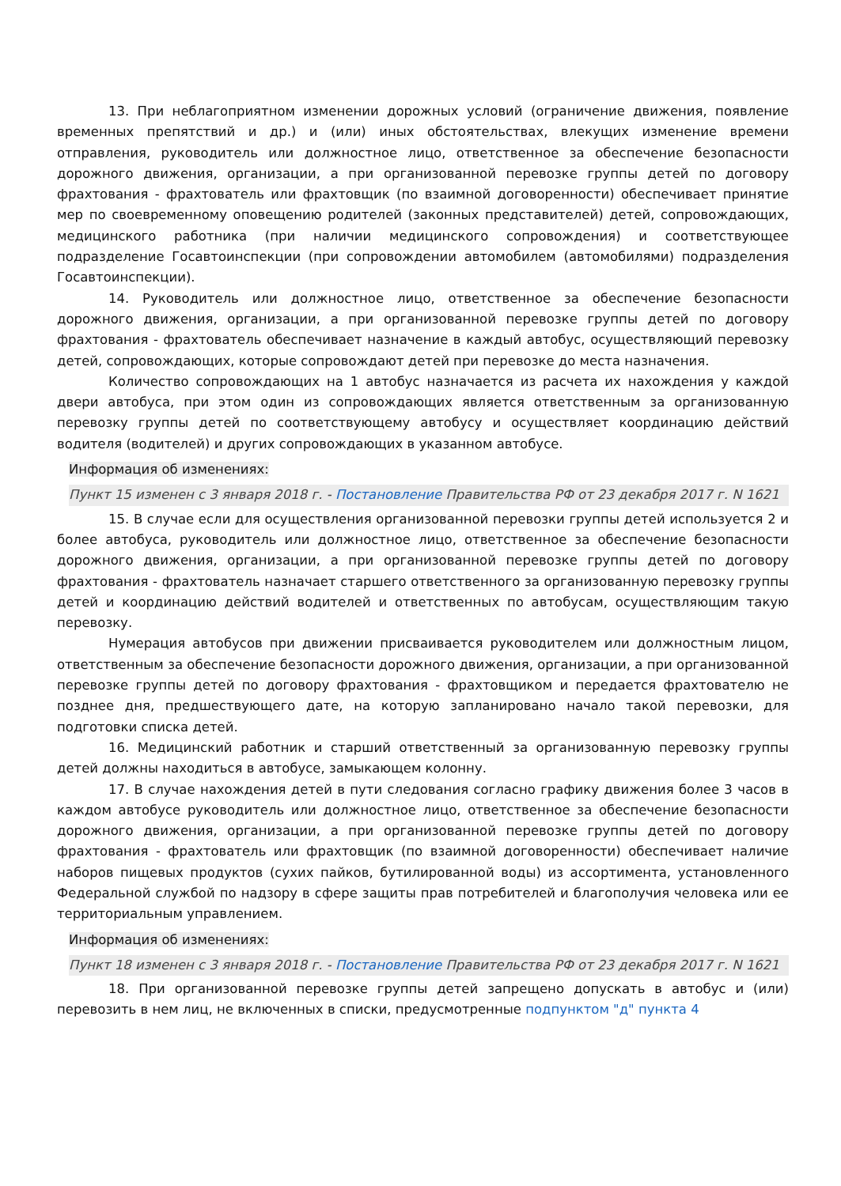13. При неблагоприятном изменении дорожных условий (ограничение движения, появление временных препятствий и др.) и (или) иных обстоятельствах, влекущих изменение времени отправления, руководитель или должностное лицо, ответственное за обеспечение безопасности дорожного движения, организации, а при организованной перевозке группы детей по договору фрахтования - фрахтователь или фрахтовщик (по взаимной договоренности) обеспечивает принятие мер по своевременному оповещению родителей (законных представителей) детей, сопровождающих, медицинского работника (при наличии медицинского сопровождения) и соответствующее подразделение Госавтоинспекции (при сопровождении автомобилем (автомобилями) подразделения Госавтоинспекции).
14. Руководитель или должностное лицо, ответственное за обеспечение безопасности дорожного движения, организации, а при организованной перевозке группы детей по договору фрахтования - фрахтователь обеспечивает назначение в каждый автобус, осуществляющий перевозку детей, сопровождающих, которые сопровождают детей при перевозке до места назначения.
Количество сопровождающих на 1 автобус назначается из расчета их нахождения у каждой двери автобуса, при этом один из сопровождающих является ответственным за организованную перевозку группы детей по соответствующему автобусу и осуществляет координацию действий водителя (водителей) и других сопровождающих в указанном автобусе.
Информация об изменениях:
Пункт 15 изменен с 3 января 2018 г. - Постановление Правительства РФ от 23 декабря 2017 г. N 1621
15. В случае если для осуществления организованной перевозки группы детей используется 2 и более автобуса, руководитель или должностное лицо, ответственное за обеспечение безопасности дорожного движения, организации, а при организованной перевозке группы детей по договору фрахтования - фрахтователь назначает старшего ответственного за организованную перевозку группы детей и координацию действий водителей и ответственных по автобусам, осуществляющим такую перевозку.
Нумерация автобусов при движении присваивается руководителем или должностным лицом, ответственным за обеспечение безопасности дорожного движения, организации, а при организованной перевозке группы детей по договору фрахтования - фрахтовщиком и передается фрахтователю не позднее дня, предшествующего дате, на которую запланировано начало такой перевозки, для подготовки списка детей.
16. Медицинский работник и старший ответственный за организованную перевозку группы детей должны находиться в автобусе, замыкающем колонну.
17. В случае нахождения детей в пути следования согласно графику движения более 3 часов в каждом автобусе руководитель или должностное лицо, ответственное за обеспечение безопасности дорожного движения, организации, а при организованной перевозке группы детей по договору фрахтования - фрахтователь или фрахтовщик (по взаимной договоренности) обеспечивает наличие наборов пищевых продуктов (сухих пайков, бутилированной воды) из ассортимента, установленного Федеральной службой по надзору в сфере защиты прав потребителей и благополучия человека или ее территориальным управлением.
Информация об изменениях:
Пункт 18 изменен с 3 января 2018 г. - Постановление Правительства РФ от 23 декабря 2017 г. N 1621
18. При организованной перевозке группы детей запрещено допускать в автобус и (или) перевозить в нем лиц, не включенных в списки, предусмотренные подпунктом "д" пункта 4